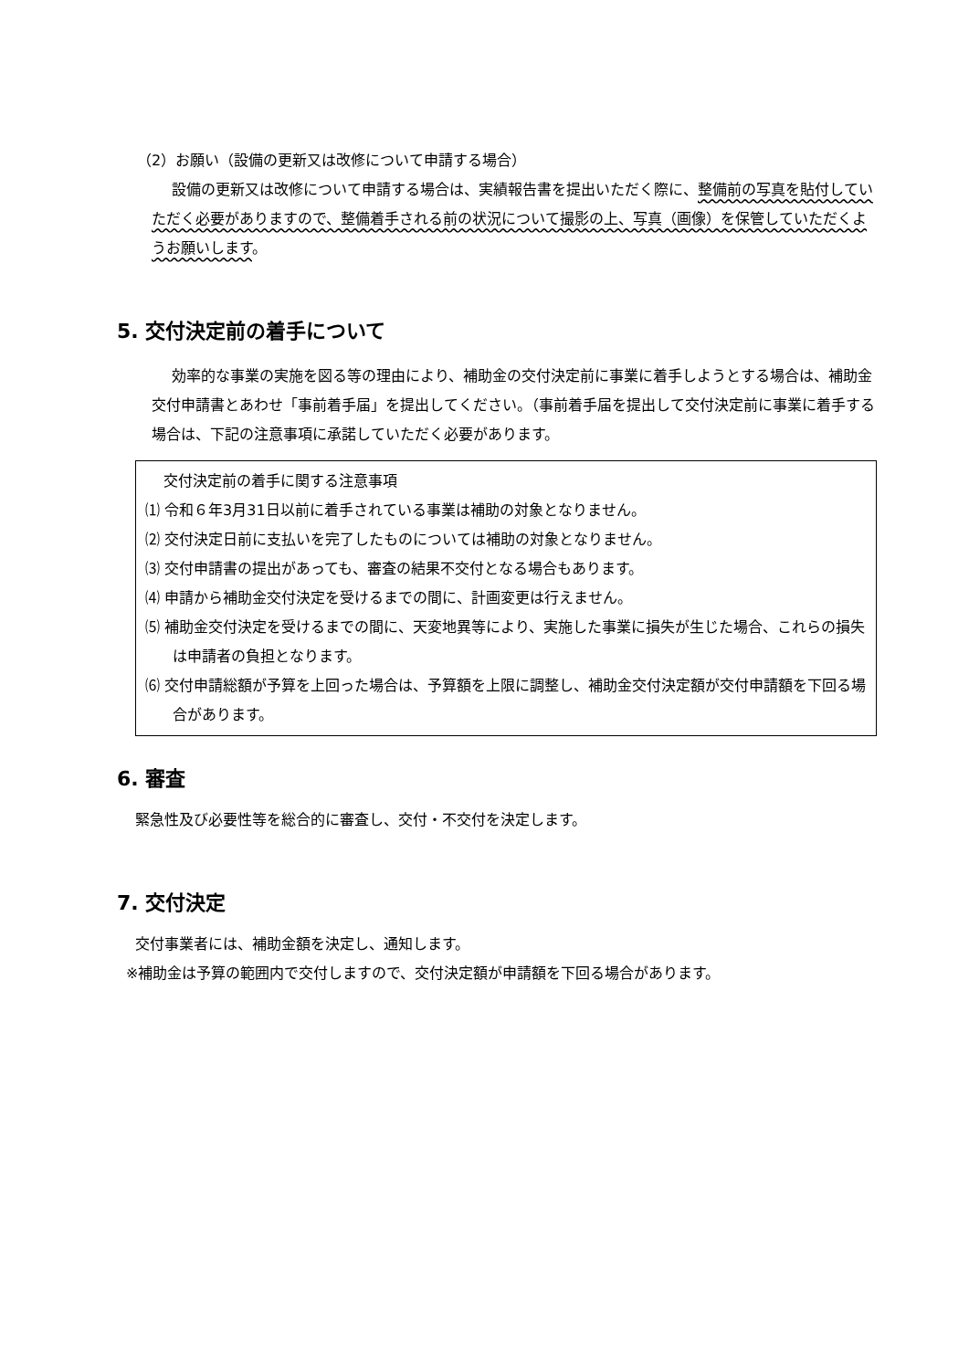（2）お願い（設備の更新又は改修について申請する場合）
設備の更新又は改修について申請する場合は、実績報告書を提出いただく際に、整備前の写真を貼付していただく必要がありますので、整備着手される前の状況について撮影の上、写真（画像）を保管していただくようお願いします。
5. 交付決定前の着手について
効率的な事業の実施を図る等の理由により、補助金の交付決定前に事業に着手しようとする場合は、補助金交付申請書とあわせ「事前着手届」を提出してください。（事前着手届を提出して交付決定前に事業に着手する場合は、下記の注意事項に承諾していただく必要があります。
交付決定前の着手に関する注意事項
⑴ 令和６年3月31日以前に着手されている事業は補助の対象となりません。
⑵ 交付決定日前に支払いを完了したものについては補助の対象となりません。
⑶ 交付申請書の提出があっても、審査の結果不交付となる場合もあります。
⑷ 申請から補助金交付決定を受けるまでの間に、計画変更は行えません。
⑸ 補助金交付決定を受けるまでの間に、天変地異等により、実施した事業に損失が生じた場合、これらの損失は申請者の負担となります。
⑹ 交付申請総額が予算を上回った場合は、予算額を上限に調整し、補助金交付決定額が交付申請額を下回る場合があります。
6. 審査
緊急性及び必要性等を総合的に審査し、交付・不交付を決定します。
7. 交付決定
交付事業者には、補助金額を決定し、通知します。
※補助金は予算の範囲内で交付しますので、交付決定額が申請額を下回る場合があります。